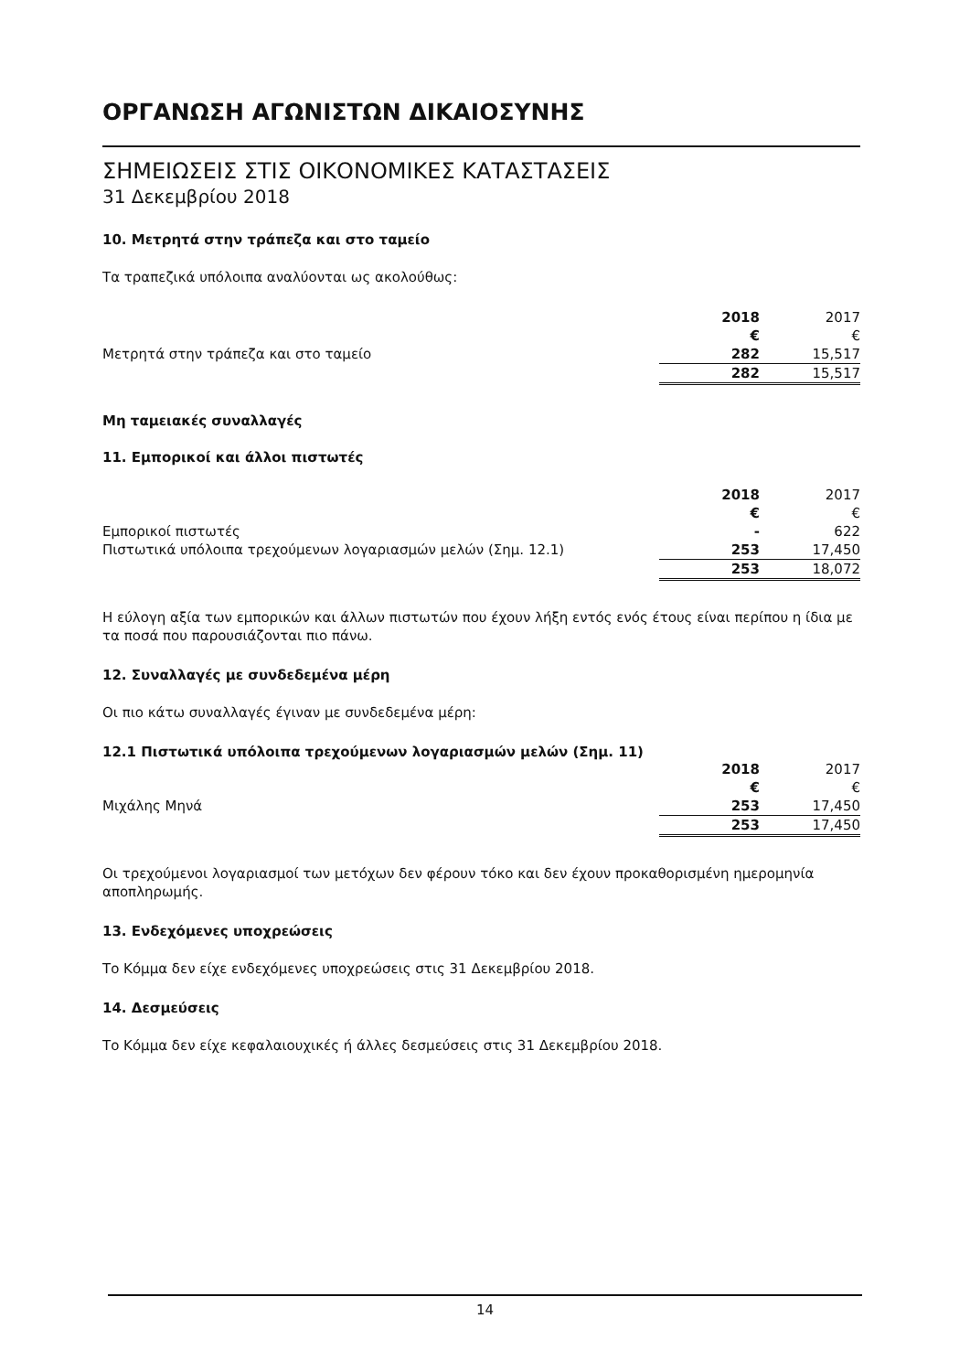ΟΡΓΑΝΩΣΗ ΑΓΩΝΙΣΤΩΝ ΔΙΚΑΙΟΣΥΝΗΣ
ΣΗΜΕΙΩΣΕΙΣ ΣΤΙΣ ΟΙΚΟΝΟΜΙΚΕΣ ΚΑΤΑΣΤΑΣΕΙΣ
31 Δεκεμβρίου 2018
10. Μετρητά στην τράπεζα και στο ταμείο
Τα τραπεζικά υπόλοιπα αναλύονται ως ακολούθως:
| | 2018 | 2017 |
| --- | --- | --- |
| | € | € |
| Μετρητά στην τράπεζα και στο ταμείο | 282 | 15,517 |
| | 282 | 15,517 |
Μη ταμειακές συναλλαγές
11. Εμπορικοί και άλλοι πιστωτές
| | 2018 | 2017 |
| --- | --- | --- |
| | € | € |
| Εμπορικοί πιστωτές | - | 622 |
| Πιστωτικά υπόλοιπα τρεχούμενων λογαριασμών μελών (Σημ. 12.1) | 253 | 17,450 |
| | 253 | 18,072 |
Η εύλογη αξία των εμπορικών και άλλων πιστωτών που έχουν λήξη εντός ενός έτους είναι περίπου η ίδια με τα ποσά που παρουσιάζονται πιο πάνω.
12. Συναλλαγές με συνδεδεμένα μέρη
Οι πιο κάτω συναλλαγές έγιναν με συνδεδεμένα μέρη:
12.1 Πιστωτικά υπόλοιπα τρεχούμενων λογαριασμών μελών (Σημ. 11)
| | 2018 | 2017 |
| --- | --- | --- |
| | € | € |
| Μιχάλης Μηνά | 253 | 17,450 |
| | 253 | 17,450 |
Οι τρεχούμενοι λογαριασμοί των μετόχων δεν φέρουν τόκο και δεν έχουν προκαθορισμένη ημερομηνία αποπληρωμής.
13. Ενδεχόμενες υποχρεώσεις
Το Κόμμα δεν είχε ενδεχόμενες υποχρεώσεις στις 31 Δεκεμβρίου 2018.
14. Δεσμεύσεις
Το Κόμμα δεν είχε κεφαλαιουχικές ή άλλες δεσμεύσεις στις 31 Δεκεμβρίου 2018.
14